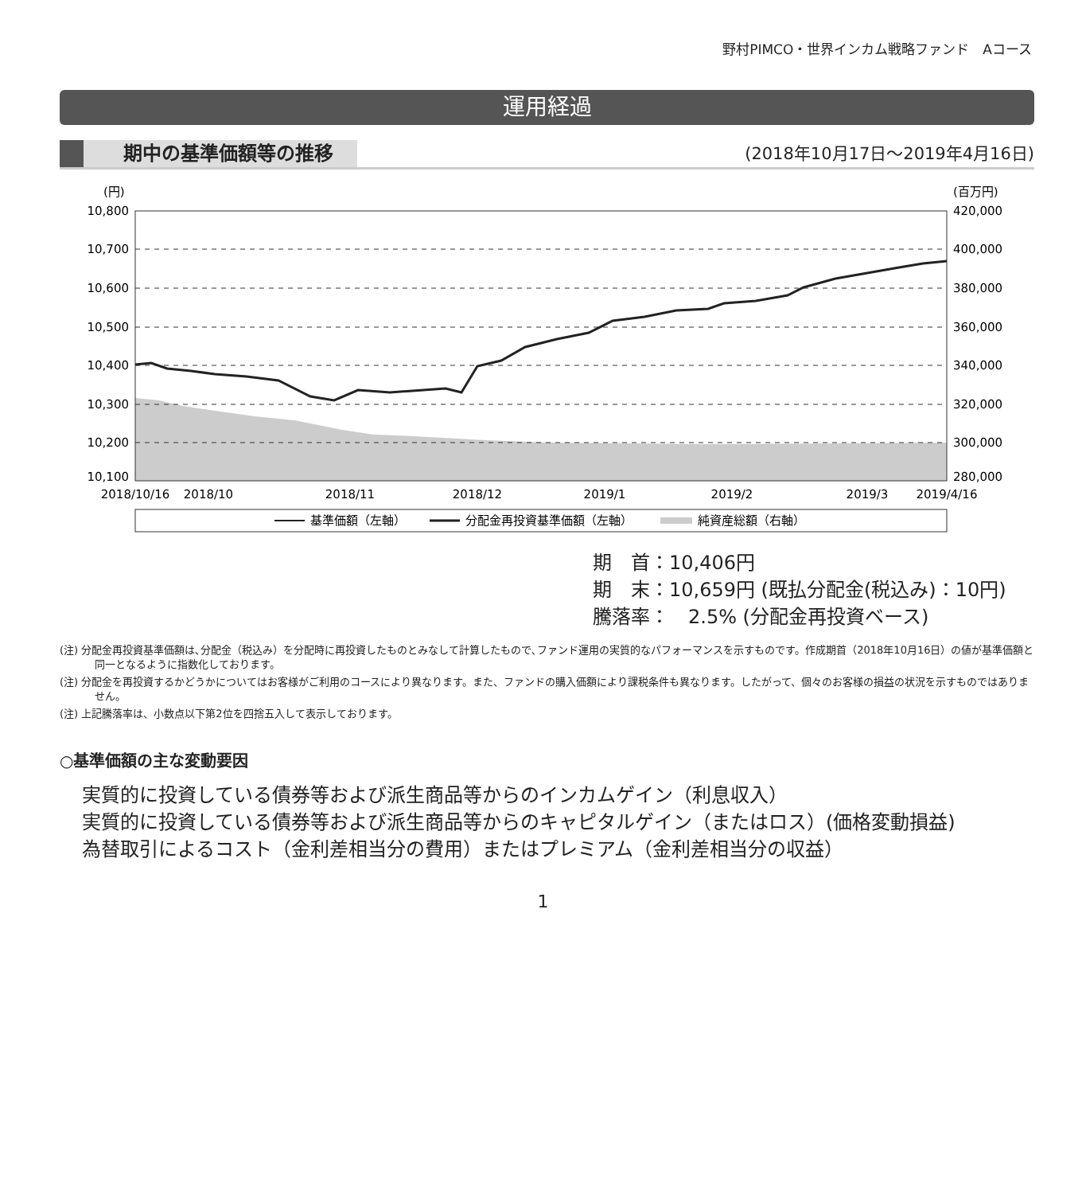野村PIMCO・世界インカム戦略ファンド　Aコース
運用経過
期中の基準価額等の推移 (2018年10月17日～2019年4月16日)
(円)
(百万円)
10,800
10,700
10,600
10,500
10,400
10,300
10,200
10,100
420,000
400,000
380,000
360,000
340,000
320,000
300,000
280,000
2018/10/16
2018/10
2018/11
2018/12
2019/1
2019/2
2019/3
2019/4/16
基準価額（左軸）
分配金再投資基準価額（左軸）
純資産総額（右軸）
期　首：10,406円
期　末：10,659円 (既払分配金(税込み)：10円)
騰落率：　2.5% (分配金再投資ベース)
(注) 分配金再投資基準価額は､分配金（税込み）を分配時に再投資したものとみなして計算したもので､ファンド運用の実質的なパフォーマンスを示すものです。作成期首（2018年10月16日）の値が基準価額と同一となるように指数化しております。
(注) 分配金を再投資するかどうかについてはお客様がご利用のコースにより異なります。また、ファンドの購入価額により課税条件も異なります。したがって、個々のお客様の損益の状況を示すものではありません。
(注) 上記騰落率は、小数点以下第2位を四捨五入して表示しております。
○基準価額の主な変動要因
実質的に投資している債券等および派生商品等からのインカムゲイン（利息収入）
実質的に投資している債券等および派生商品等からのキャピタルゲイン（またはロス）(価格変動損益)
為替取引によるコスト（金利差相当分の費用）またはプレミアム（金利差相当分の収益）
1